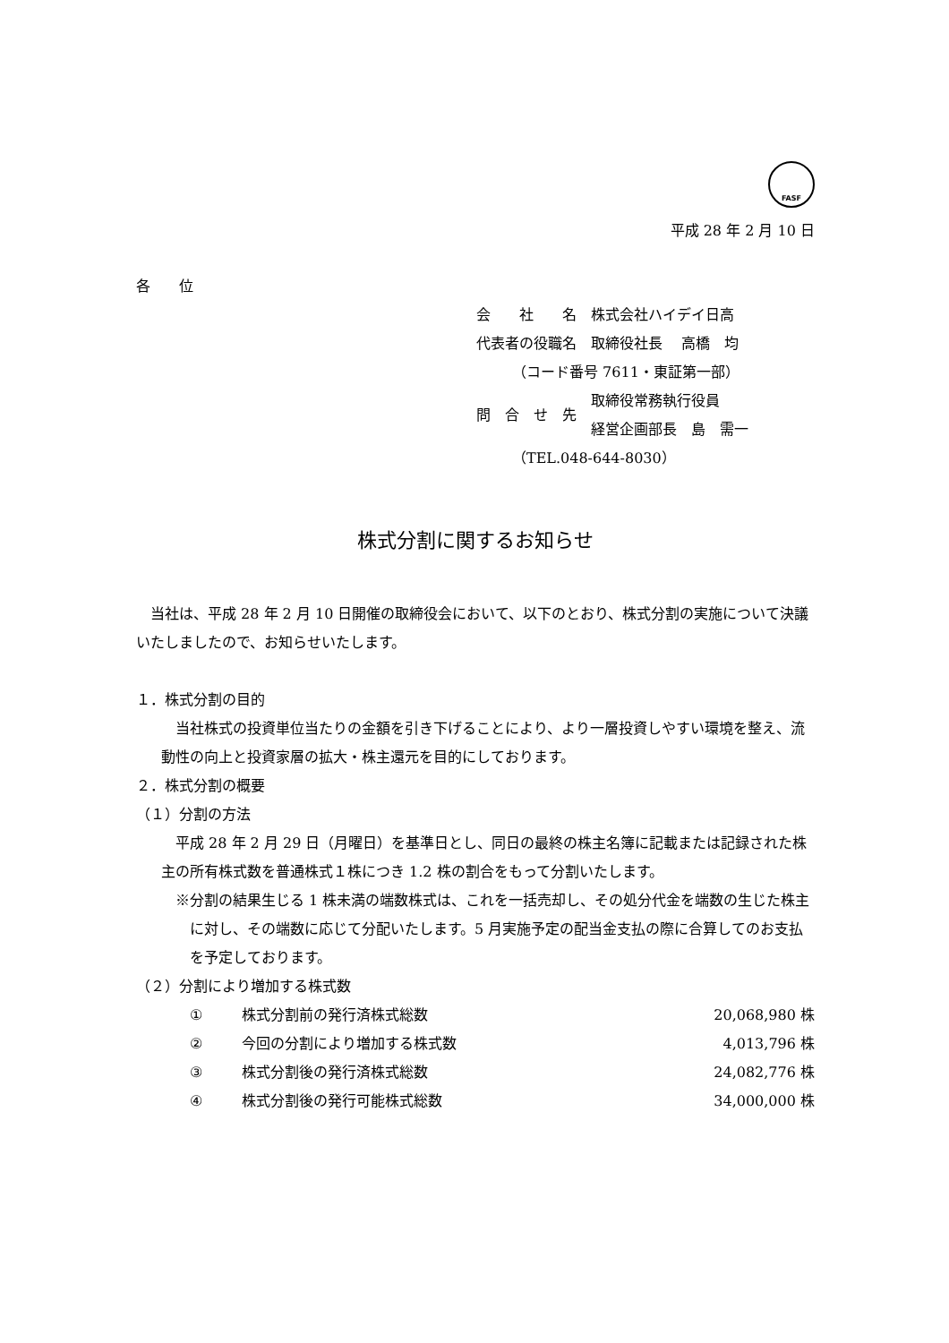FASF
平成 28 年 2 月 10 日
各　　位
| 会 社 名 | 株式会社ハイデイ日高 |
| 代表者の役職名 | 取締役社長 高橋 均 |
| （コード番号 7611・東証第一部） | |
| 問 合 せ 先 | 取締役常務執行役員 経営企画部長 島 需一 |
| （TEL.048-644-8030） | |
株式分割に関するお知らせ
　当社は、平成 28 年 2 月 10 日開催の取締役会において、以下のとおり、株式分割の実施について決議いたしましたので、お知らせいたします。
１．株式分割の目的
　当社株式の投資単位当たりの金額を引き下げることにより、より一層投資しやすい環境を整え、流動性の向上と投資家層の拡大・株主還元を目的にしております。
２．株式分割の概要
（１）分割の方法
　平成 28 年 2 月 29 日（月曜日）を基準日とし、同日の最終の株主名簿に記載または記録された株主の所有株式数を普通株式１株につき 1.2 株の割合をもって分割いたします。
※分割の結果生じる 1 株未満の端数株式は、これを一括売却し、その処分代金を端数の生じた株主に対し、その端数に応じて分配いたします。5 月実施予定の配当金支払の際に合算してのお支払を予定しております。
（２）分割により増加する株式数
| ① | 株式分割前の発行済株式総数 | 20,068,980 株 |
| ② | 今回の分割により増加する株式数 | 4,013,796 株 |
| ③ | 株式分割後の発行済株式総数 | 24,082,776 株 |
| ④ | 株式分割後の発行可能株式総数 | 34,000,000 株 |